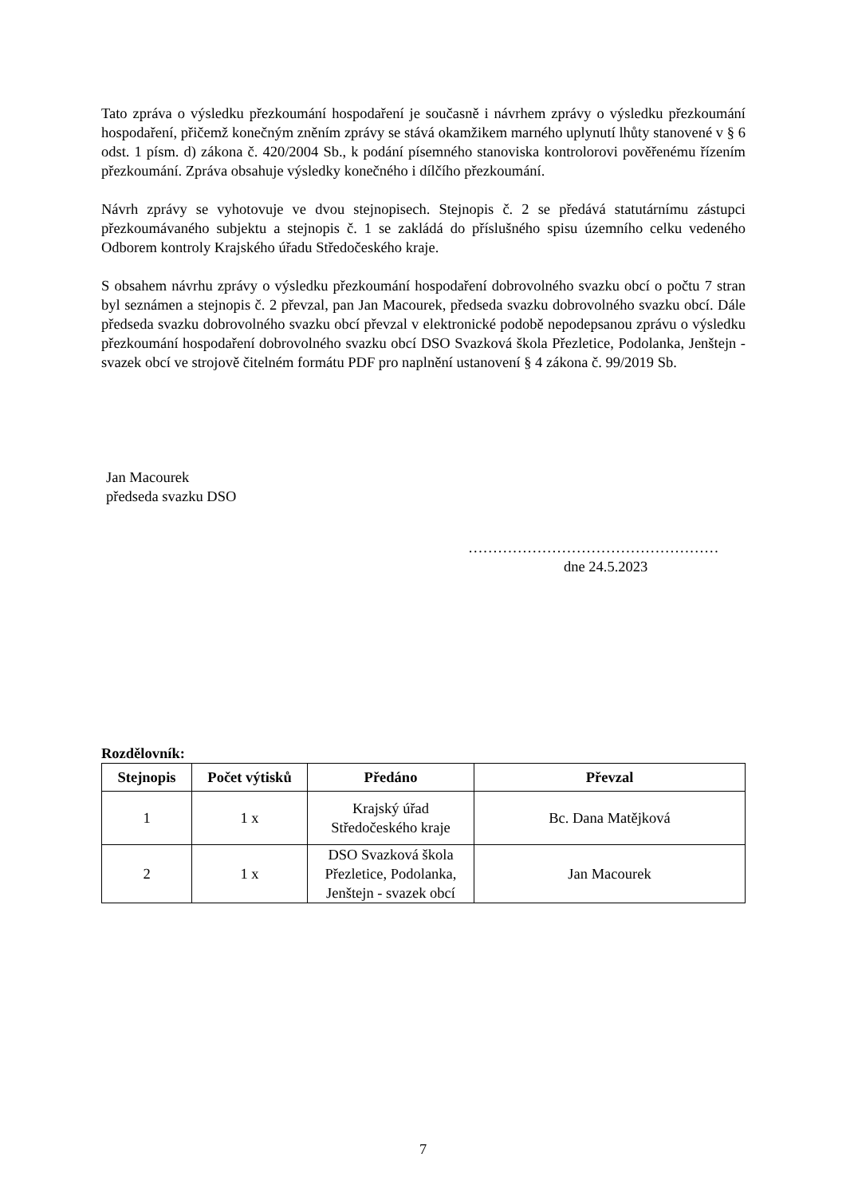Tato zpráva o výsledku přezkoumání hospodaření je současně i návrhem zprávy o výsledku přezkoumání hospodaření, přičemž konečným zněním zprávy se stává okamžikem marného uplynutí lhůty stanovené v § 6 odst. 1 písm. d) zákona č. 420/2004 Sb., k podání písemného stanoviska kontrolorovi pověřenému řízením přezkoumání. Zpráva obsahuje výsledky konečného i dílčího přezkoumání.
Návrh zprávy se vyhotovuje ve dvou stejnopisech. Stejnopis č. 2 se předává statutárnímu zástupci přezkoumávaného subjektu a stejnopis č. 1 se zakládá do příslušného spisu územního celku vedeného Odborem kontroly Krajského úřadu Středočeského kraje.
S obsahem návrhu zprávy o výsledku přezkoumání hospodaření dobrovolného svazku obcí o počtu 7 stran byl seznámen a stejnopis č. 2 převzal, pan Jan Macourek, předseda svazku dobrovolného svazku obcí. Dále předseda svazku dobrovolného svazku obcí převzal v elektronické podobě nepodepsanou zprávu o výsledku přezkoumání hospodaření dobrovolného svazku obcí DSO Svazková škola Přezletice, Podolanka, Jenštejn - svazek obcí ve strojově čitelném formátu PDF pro naplnění ustanovení § 4 zákona č. 99/2019 Sb.
Jan Macourek
předseda svazku DSO
……………………………………………
dne 24.5.2023
Rozdělovník:
| Stejnopis | Počet výtisků | Předáno | Převzal |
| --- | --- | --- | --- |
| 1 | 1 x | Krajský úřad Středočeského kraje | Bc. Dana Matějková |
| 2 | 1 x | DSO Svazková škola Přezletice, Podolanka, Jenštejn - svazek obcí | Jan Macourek |
7